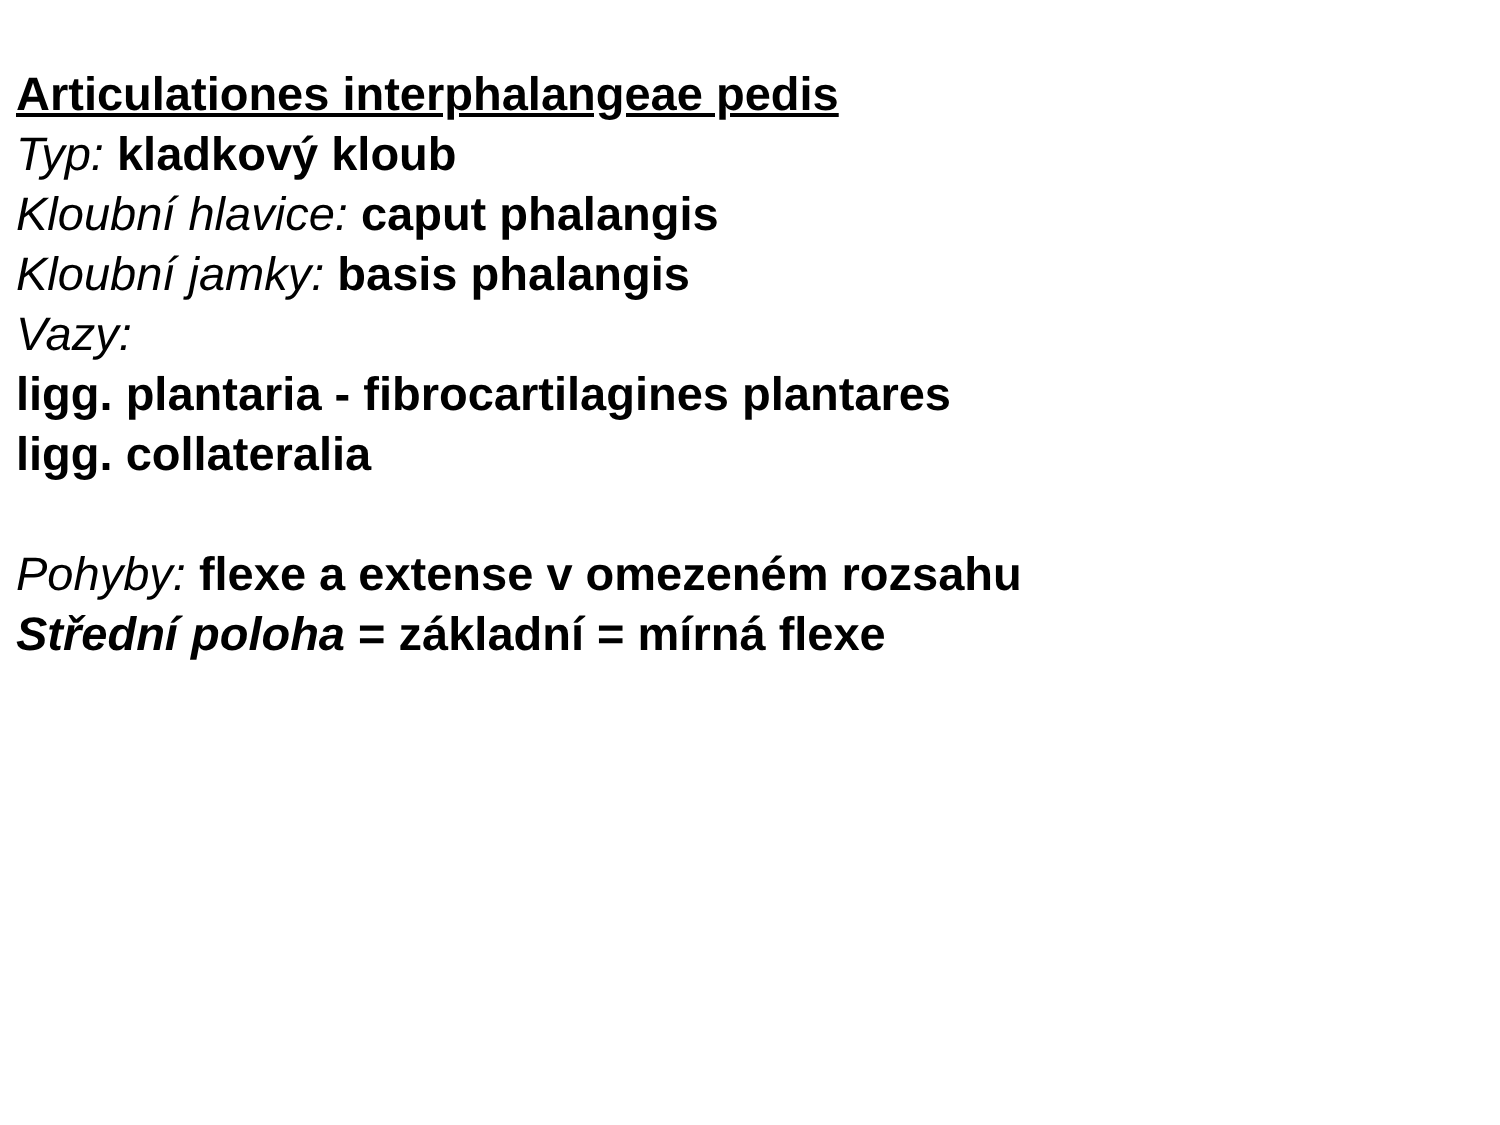Articulationes interphalangeae pedis
Typ: kladkový kloub
Kloubní hlavice: caput phalangis
Kloubní jamky: basis phalangis
Vazy:
ligg. plantaria - fibrocartilagines plantares
ligg. collateralia
Pohyby: flexe a extense v omezeném rozsahu
Střední poloha = základní = mírná flexe